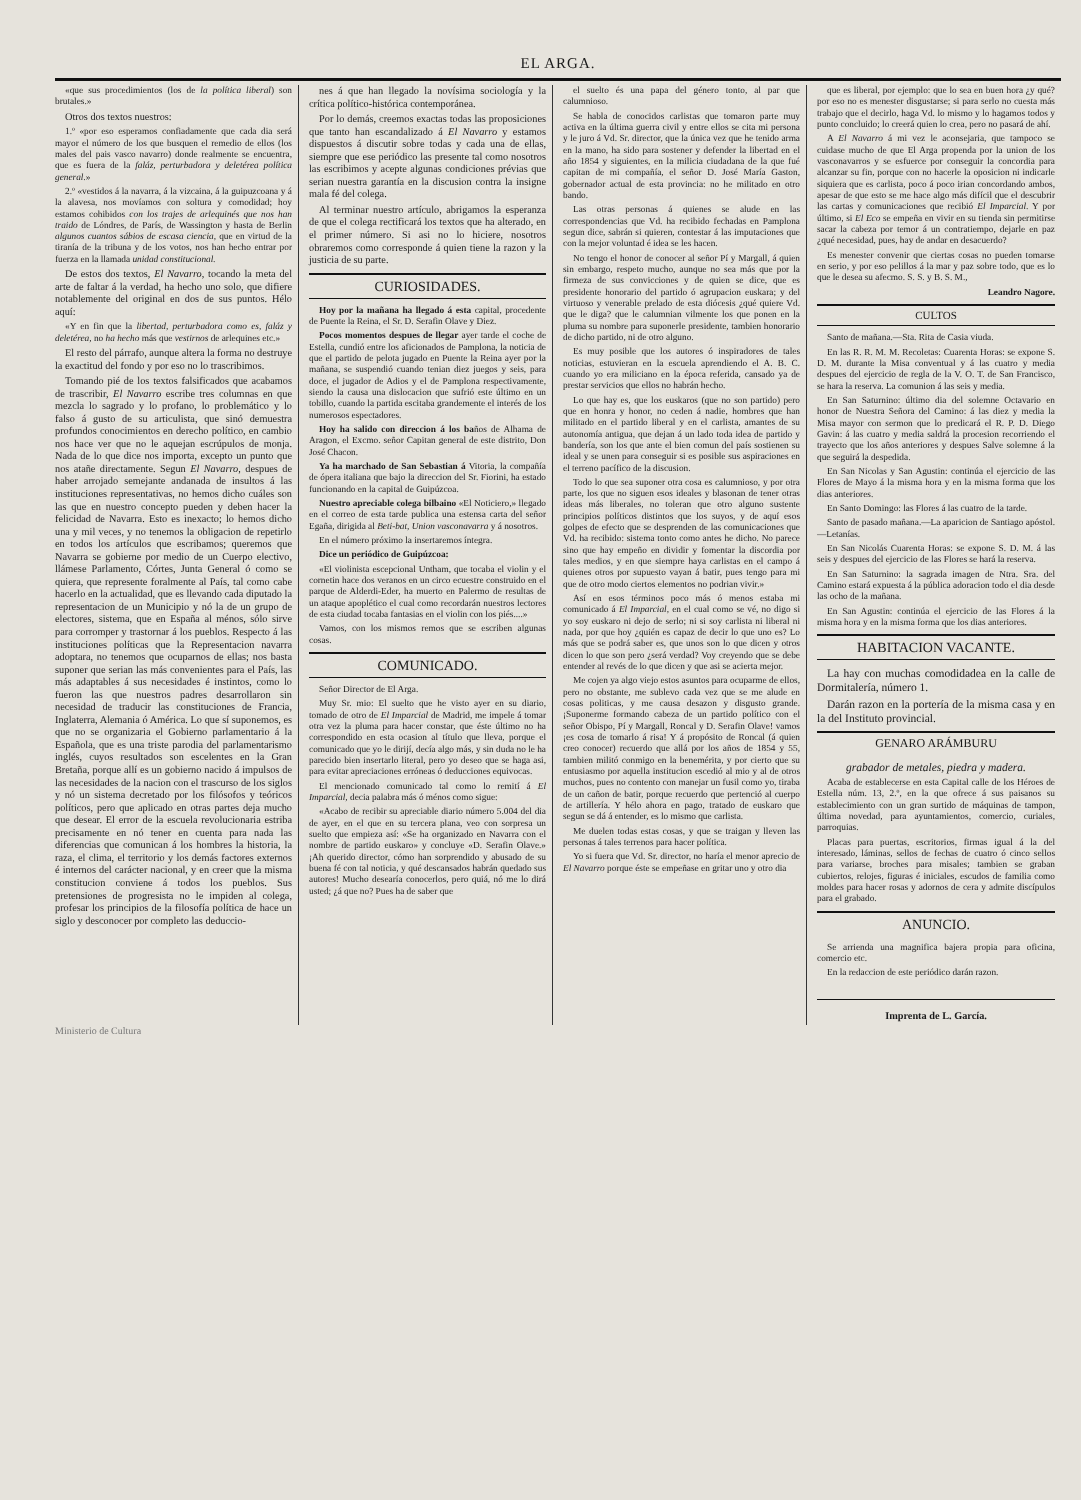EL ARGA.
«que sus procedimientos (los de la política liberal) son brutales.»
Otros dos textos nuestros:
1.º «por eso esperamos confiadamente que cada dia será mayor el número de los que busquen el remedio de ellos (los males del pais vasco navarro) donde realmente se encuentra, que es fuera de la faláz, perturbadora y deletérea política general.»
2.º «vestidos á la navarra, á la vizcaina, á la guipuzcoana y á la alavesa, nos movíamos con soltura y comodidad; hoy estamos cohibidos con los trajes de arlequinés que nos han traido de Lóndres, de París, de Wassington y hasta de Berlin algunos cuantos sábios de escasa ciencia, que en virtud de la tiranía de la tribuna y de los votos, nos han hecho entrar por fuerza en la llamada unidad constitucional.
De estos dos textos, El Navarro, tocando la meta del arte de faltar á la verdad, ha hecho uno solo, que difiere notablemente del original en dos de sus puntos. Hélo aquí:
«Y en fin que la libertad, perturbadora como es, faláz y deletérea, no ha hecho más que vestirnos de arlequines etc.»
El resto del párrafo, aunque altera la forma no destruye la exactitud del fondo y por eso no lo trascribimos.
Tomando pié de los textos falsificados que acabamos de trascribir, El Navarro escribe tres columnas en que mezcla lo sagrado y lo profano, lo problemático y lo falso á gusto de su articulista, que sinó demuestra profundos conocimientos en derecho político, en cambio nos hace ver que no le aquejan escrúpulos de monja. Nada de lo que dice nos importa, excepto un punto que nos atañe directamente. Segun El Navarro, despues de haber arrojado semejante andanada de insultos á las instituciones representativas, no hemos dicho cuáles son las que en nuestro concepto pueden y deben hacer la felicidad de Navarra. Esto es inexacto; lo hemos dicho una y mil veces, y no tenemos la obligacion de repetirlo en todos los artículos que escribamos; queremos que Navarra se gobierne por medio de un Cuerpo electivo, llámese Parlamento, Córtes, Junta General ó como se quiera, que represente foralmente al País, tal como cabe hacerlo en la actualidad, que es llevando cada diputado la representacion de un Municipio y nó la de un grupo de electores, sistema, que en España al ménos, sólo sirve para corromper y trastornar á los pueblos. Respecto á las instituciones políticas que la Representacion navarra adoptara, no tenemos que ocuparnos de ellas; nos basta suponer que serian las más convenientes para el País, las más adaptables á sus necesidades é instintos, como lo fueron las que nuestros padres desarrollaron sin necesidad de traducir las constituciones de Francia, Inglaterra, Alemania ó América. Lo que sí suponemos, es que no se organizaria el Gobierno parlamentario á la Española, que es una triste parodia del parlamentarismo inglés, cuyos resultados son escelentes en la Gran Bretaña, porque allí es un gobierno nacido á impulsos de las necesidades de la nacion con el trascurso de los siglos y nó un sistema decretado por los filósofos y teóricos políticos, pero que aplicado en otras partes deja mucho que desear. El error de la escuela revolucionaria estriba precisamente en nó tener en cuenta para nada las diferencias que comunican á los hombres la historia, la raza, el clima, el territorio y los demás factores externos é internos del carácter nacional, y en creer que la misma constitucion conviene á todos los pueblos. Sus pretensiones de progresista no le impiden al colega, profesar los principios de la filosofía política de hace un siglo y desconocer por completo las deduccio-
nes á que han llegado la novísima sociología y la crítica político-histórica contemporánea.
Por lo demás, creemos exactas todas las proposiciones que tanto han escandalizado á El Navarro y estamos dispuestos á discutir sobre todas y cada una de ellas, siempre que ese periódico las presente tal como nosotros las escribimos y acepte algunas condiciones prévias que serian nuestra garantía en la discusion contra la insigne mala fé del colega.
Al terminar nuestro artículo, abrigamos la esperanza de que el colega rectificará los textos que ha alterado, en el primer número. Si asi no lo hiciere, nosotros obraremos como corresponde á quien tiene la razon y la justicia de su parte.
CURIOSIDADES.
Hoy por la mañana ha llegado á esta capital, procedente de Puente la Reina, el Sr. D. Serafin Olave y Diez.
Pocos momentos despues de llegar ayer tarde el coche de Estella, cundió entre los aficionados de Pamplona, la noticia de que el partido de pelota jugado en Puente la Reina ayer por la mañana, se suspendió cuando tenian diez juegos y seis, para doce, el jugador de Adios y el de Pamplona respectivamente, siendo la causa una dislocacion que sufrió este último en un tobillo, cuando la partida escitaba grandemente el interés de los numerosos espectadores.
Hoy ha salido con direccion á los baños de Alhama de Aragon, el Excmo. señor Capitan general de este distrito, Don José Chacon.
Ya ha marchado de San Sebastian á Vitoria, la compañía de ópera italiana que bajo la direccion del Sr. Fiorini, ha estado funcionando en la capital de Guipúzcoa.
Nuestro apreciable colega bilbaino «El Noticiero,» llegado en el correo de esta tarde publica una estensa carta del señor Egaña, dirigida al Beti-bat, Union vasconavarra y á nosotros.
En el número próximo la insertaremos íntegra.
Dice un periódico de Guipúzcoa:
«El violinista escepcional Untham, que tocaba el violin y el cornetin hace dos veranos en un circo ecuestre construido en el parque de Alderdi-Eder, ha muerto en Palermo de resultas de un ataque apoplético el cual como recordarán nuestros lectores de esta ciudad tocaba fantasias en el violin con los piés....»
Vamos, con los mismos remos que se escriben algunas cosas.
COMUNICADO.
Señor Director de El Arga.
Muy Sr. mio: El suelto que he visto ayer en su diario, tomado de otro de El Imparcial de Madrid, me impele á tomar otra vez la pluma para hacer constar, que éste último no ha correspondido en esta ocasion al título que lleva, porque el comunicado que yo le dirijí, decía algo más, y sin duda no le ha parecido bien insertarlo literal, pero yo deseo que se haga asi, para evitar apreciaciones erróneas ó deducciones equivocas.
El mencionado comunicado tal como lo remití á El Imparcial, decia palabra más ó ménos como sigue:
«Acabo de recibir su apreciable diario número 5.004 del dia de ayer, en el que en su tercera plana, veo con sorpresa un suelto que empieza así: «Se ha organizado en Navarra con el nombre de partido euskaro» y concluye «D. Serafin Olave.» ¡Ah querido director, cómo han sorprendido y abusado de su buena fé con tal noticia, y qué descansados habrán quedado sus autores! Mucho desearía conocerlos, pero quiá, nó me lo dirá usted; ¿á que no? Pues ha de saber que
el suelto és una papa del género tonto, al par que calumnioso.
Se habla de conocidos carlistas que tomaron parte muy activa en la última guerra civil y entre ellos se cita mi persona y le juro á Vd. Sr. director, que la única vez que he tenido arma en la mano, ha sido para sostener y defender la libertad en el año 1854 y siguientes, en la milicia ciudadana de la que fué capitan de mi compañía, el señor D. José María Gaston, gobernador actual de esta provincia: no he militado en otro bando.
Las otras personas á quienes se alude en las correspondencias que Vd. ha recibido fechadas en Pamplona segun dice, sabrán si quieren, contestar á las imputaciones que con la mejor voluntad é idea se les hacen.
No tengo el honor de conocer al señor Pí y Margall, á quien sin embargo, respeto mucho, aunque no sea más que por la firmeza de sus convicciones y de quien se dice, que es presidente honorario del partido ó agrupacion euskara; y del virtuoso y venerable prelado de esta diócesis ¿qué quiere Vd. que le diga? que le calumnian vilmente los que ponen en la pluma su nombre para suponerle presidente, tambien honorario de dicho partido, ni de otro alguno.
Es muy posible que los autores ó inspiradores de tales noticias, estuvieran en la escuela aprendiendo el A. B. C. cuando yo era miliciano en la época referida, cansado ya de prestar servicios que ellos no habrán hecho.
Lo que hay es, que los euskaros (que no son partido) pero que en honra y honor, no ceden á nadie, hombres que han militado en el partido liberal y en el carlista, amantes de su autonomía antigua, que dejan á un lado toda idea de partido y bandería, son los que ante el bien comun del país sostienen su ideal y se unen para conseguir si es posible sus aspiraciones en el terreno pacífico de la discusion.
Todo lo que sea suponer otra cosa es calumnioso, y por otra parte, los que no siguen esos ideales y blasonan de tener otras ideas más liberales, no toleran que otro alguno sustente principios políticos distintos que los suyos, y de aquí esos golpes de efecto que se desprenden de las comunicaciones que Vd. ha recibido: sistema tonto como antes he dicho. No parece sino que hay empeño en dividir y fomentar la discordia por tales medios, y en que siempre haya carlistas en el campo á quienes otros por supuesto vayan á batir, pues tengo para mi que de otro modo ciertos elementos no podrian vivir.»
Así en esos términos poco más ó menos estaba mi comunicado á El Imparcial, en el cual como se vé, no digo si yo soy euskaro ni dejo de serlo; ni si soy carlista ni liberal ni nada, por que hoy ¿quién es capaz de decir lo que uno es? Lo más que se podrá saber es, que unos son lo que dicen y otros dicen lo que son pero ¿será verdad? Voy creyendo que se debe entender al revés de lo que dicen y que asi se acierta mejor.
Me cojen ya algo viejo estos asuntos para ocuparme de ellos, pero no obstante, me sublevo cada vez que se me alude en cosas politicas, y me causa desazon y disgusto grande. ¡Suponerme formando cabeza de un partido político con el señor Obispo, Pí y Margall, Roncal y D. Serafin Olave! vamos ¡es cosa de tomarlo á risa! Y á propósito de Roncal (á quien creo conocer) recuerdo que allá por los años de 1854 y 55, tambien militó conmigo en la benemérita, y por cierto que su entusiasmo por aquella institucion escedió al mio y al de otros muchos, pues no contento con manejar un fusil como yo, tiraba de un cañon de batir, porque recuerdo que pertenció al cuerpo de artillería. Y hélo ahora en pago, tratado de euskaro que segun se dá á entender, es lo mismo que carlista.
Me duelen todas estas cosas, y que se traigan y lleven las personas á tales terrenos para hacer política.
Yo si fuera que Vd. Sr. director, no haría el menor aprecio de El Navarro porque éste se empeñase en gritar uno y otro dia
que es liberal, por ejemplo: que lo sea en buen hora ¿y qué? por eso no es menester disgustarse; si para serlo no cuesta más trabajo que el decirlo, haga Vd. lo mismo y lo hagamos todos y punto concluido; lo creerá quien lo crea, pero no pasará de ahí.
A El Navarro á mi vez le aconsejaria, que tampoco se cuidase mucho de que El Arga propenda por la union de los vasconavarros y se esfuerce por conseguir la concordia para alcanzar su fin, porque con no hacerle la oposicion ni indicarle siquiera que es carlista, poco á poco irian concordando ambos, apesar de que esto se me hace algo más difícil que el descubrir las cartas y comunicaciones que recibió El Imparcial. Y por último, si El Eco se empeña en vivir en su tienda sin permitirse sacar la cabeza por temor á un contratiempo, dejarle en paz ¿qué necesidad, pues, hay de andar en desacuerdo?
Es menester convenir que ciertas cosas no pueden tomarse en serio, y por eso pelillos á la mar y paz sobre todo, que es lo que le desea su afecmo. S. S. y B. S. M.,
Leandro Nagore.
CULTOS
Santo de mañana.—Sta. Rita de Casia viuda.
En las R. R. M. M. Recoletas: Cuarenta Horas: se expone S. D. M. durante la Misa conventual y á las cuatro y media despues del ejercicio de regla de la V. O. T. de San Francisco, se hara la reserva. La comunion á las seis y media.
En San Saturnino: último dia del solemne Octavario en honor de Nuestra Señora del Camino: á las diez y media la Misa mayor con sermon que lo predicará el R. P. D. Diego Gavin: á las cuatro y media saldrá la procesion recorriendo el trayecto que los años anteriores y despues Salve solemne á la que seguirá la despedida.
En San Nicolas y San Agustin: continúa el ejercicio de las Flores de Mayo á la misma hora y en la misma forma que los dias anteriores.
En Santo Domingo: las Flores á las cuatro de la tarde.
Santo de pasado mañana.—La aparicion de Santiago apóstol.—Letanías.
En San Nicolás Cuarenta Horas: se expone S. D. M. á las seis y despues del ejercicio de las Flores se hará la reserva.
En San Saturnino: la sagrada imagen de Ntra. Sra. del Camino estará expuesta á la pública adoracion todo el dia desde las ocho de la mañana.
En San Agustin: continúa el ejercicio de las Flores á la misma hora y en la misma forma que los dias anteriores.
HABITACION VACANTE.
La hay con muchas comodidadea en la calle de Dormitalería, número 1.
Darán razon en la portería de la misma casa y en la del Instituto provincial.
GENARO ARÁMBURU
grabador de metales, piedra y madera.
Acaba de establecerse en esta Capital calle de los Héroes de Estella núm. 13, 2.º, en la que ofrece á sus paisanos su establecimiento con un gran surtido de máquinas de tampon, última novedad, para ayuntamientos, comercio, curiales, parroquias.
Placas para puertas, escritorios, firmas igual á la del interesado, láminas, sellos de fechas de cuatro ó cinco sellos para variarse, broches para misales; tambien se graban cubiertos, relojes, figuras é iniciales, escudos de familia como moldes para hacer rosas y adornos de cera y admite discípulos para el grabado.
ANUNCIO.
Se arrienda una magnifica bajera propia para oficina, comercio etc.
En la redaccion de este periódico darán razon.
Imprenta de L. García.
Ministerio de Cultura